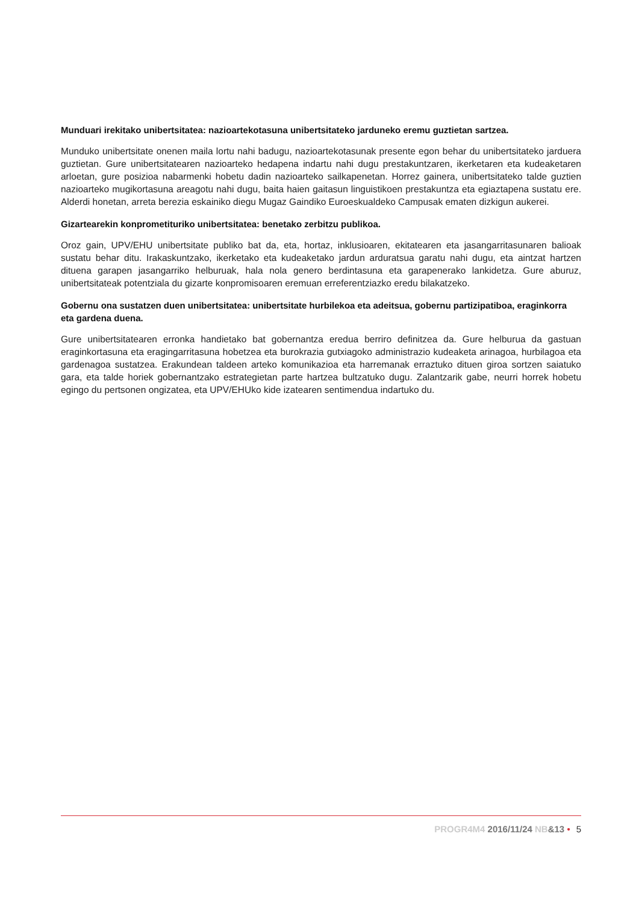Munduari irekitako unibertsitatea: nazioartekotasuna unibertsitateko jarduneko eremu guztietan sartzea.
Munduko unibertsitate onenen maila lortu nahi badugu, nazioartekotasunak presente egon behar du unibertsitateko jarduera guztietan. Gure unibertsitatearen nazioarteko hedapena indartu nahi dugu prestakuntzaren, ikerketaren eta kudeaketaren arloetan, gure posizioa nabarmenki hobetu dadin nazioarteko sailkapenetan. Horrez gainera, unibertsitateko talde guztien nazioarteko mugikortasuna areagotu nahi dugu, baita haien gaitasun linguistikoen prestakuntza eta egiaztapena sustatu ere. Alderdi honetan, arreta berezia eskainiko diegu Mugaz Gaindiko Euroeskualdeko Campusak ematen dizkigun aukerei.
Gizartearekin konprometituriko unibertsitatea: benetako zerbitzu publikoa.
Oroz gain, UPV/EHU unibertsitate publiko bat da, eta, hortaz, inklusioaren, ekitatearen eta jasangarritasunaren balioak sustatu behar ditu. Irakaskuntzako, ikerketako eta kudeaketako jardun arduratsua garatu nahi dugu, eta aintzat hartzen dituena garapen jasangarriko helburuak, hala nola genero berdintasuna eta garapenerako lankidetza. Gure aburuz, unibertsitateak potentziala du gizarte konpromisoaren eremuan erreferentziazko eredu bilakatzeko.
Gobernu ona sustatzen duen unibertsitatea: unibertsitate hurbilekoa eta adeitsua, gobernu partizipatiboa, eraginkorra eta gardena duena.
Gure unibertsitatearen erronka handietako bat gobernantza eredua berriro definitzea da. Gure helburua da gastuan eraginkortasuna eta eragingarritasuna hobetzea eta burokrazia gutxiagoko administrazio kudeaketa arinagoa, hurbilagoa eta gardenagoa sustatzea. Erakundean taldeen arteko komunikazioa eta harremanak erraztuko dituen giroa sortzen saiatuko gara, eta talde horiek gobernantzako estrategietan parte hartzea bultzatuko dugu. Zalantzarik gabe, neurri horrek hobetu egingo du pertsonen ongizatea, eta UPV/EHUko kide izatearen sentimendua indartuko du.
PROGR4M4 2016/11/24 NB&13 • 5